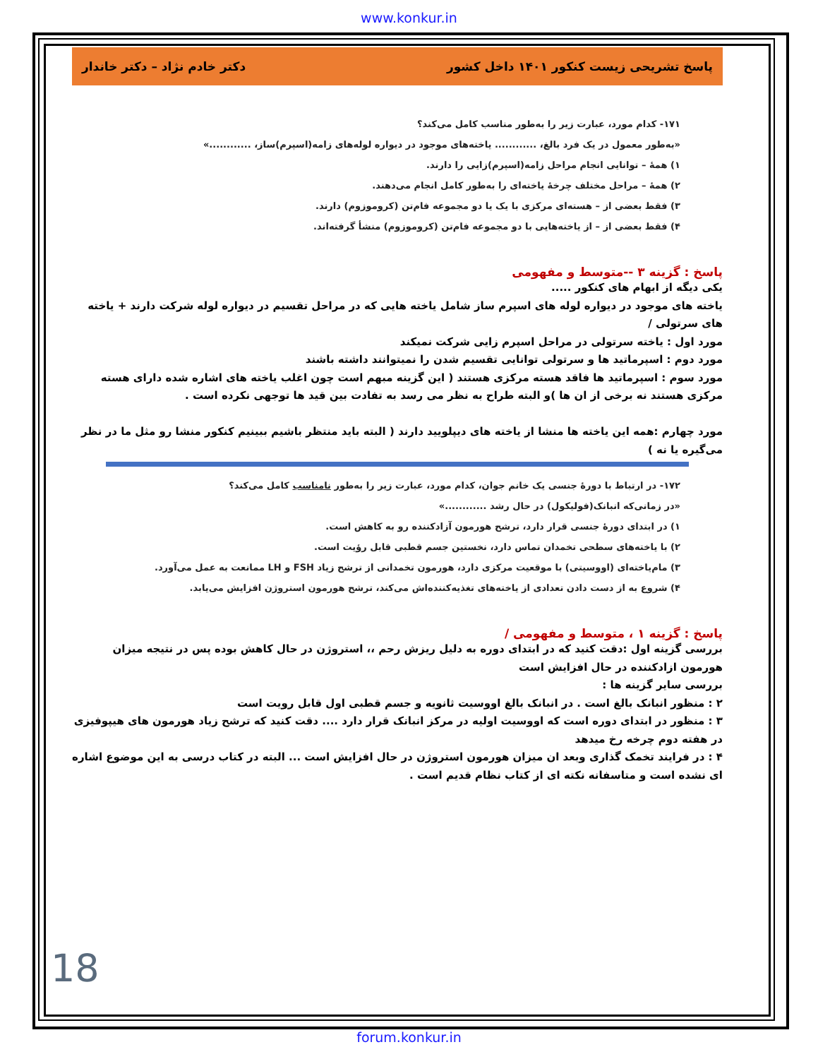www.konkur.in
پاسخ تشریحی زیست کنکور ۱۴۰۱ داخل کشور دکتر خادم نژاد – دکتر خاندار
۱۷۱- کدام مورد، عبارت زیر را به‌طور مناسب کامل می‌کند؟
«به‌طور معمول در یک فرد بالغ، ............ یاخته‌های موجود در دیواره لوله‌های زامه(اسپرم)ساز، ............»
۱) همهٔ – توانایی انجام مراحل زامه(اسپرم)زایی را دارند.
۲) همهٔ – مراحل مختلف چرخهٔ یاخته‌ای را به‌طور کامل انجام می‌دهند.
۳) فقط بعضی از – هسته‌ای مرکزی با یک یا دو مجموعه فام‌تن (کروموزوم) دارند.
۴) فقط بعضی از – از یاخته‌هایی با دو مجموعه فام‌تن (کروموزوم) منشأ گرفته‌اند.
پاسخ : گزینه ۳ --متوسط و مفهومی
یکی دیگه از ابهام های کنکور .....
یاخته های موجود در دیواره لوله های اسپرم ساز شامل یاخته هایی که در مراحل تقسیم در دیواره لوله شرکت دارند + یاخته های سرتولی /
مورد اول : یاخته سرتولی در مراحل اسپرم زایی شرکت نمیکند
مورد دوم : اسپرماتید ها و سرتولی توانایی تقسیم شدن را نمیتوانند داشته باشند
مورد سوم : اسپرماتید ها فاقد هسته مرکزی هستند ( این گزینه مبهم است چون اغلب یاخته های اشاره شده دارای هسته مرکزی هستند نه برخی از ان ها )و البته طراح به نظر می رسد به تفادت بین قید ها توجهی نکرده است .
مورد چهارم :همه این یاخته ها منشا از یاخته های دیپلویید دارند ( البته باید منتظر باشیم ببینیم کنکور منشا رو مثل ما در نظر می‌گیره یا نه )
۱۷۲- در ارتباط با دورهٔ جنسی یک خانم جوان، کدام مورد، عبارت زیر را به‌طور نامناسب کامل می‌کند؟
«در زمانی‌که انبانک(فولیکول) در حال رشد ............»
۱) در ابتدای دورهٔ جنسی قرار دارد، ترشح هورمون آزادکننده رو به کاهش است.
۲) با یاخته‌های سطحی تخمدان تماس دارد، نخستین جسم قطبی قابل رؤیت است.
۳) مام‌یاخته‌ای (اووسیتی) با موقعیت مرکزی دارد، هورمون تخمدانی از ترشح زیاد FSH و LH ممانعت به عمل می‌آورد.
۴) شروع به از دست دادن تعدادی از یاخته‌های تغذیه‌کننده‌اش می‌کند، ترشح هورمون استروژن افزایش می‌یابد.
پاسخ : گزینه ۱ ، متوسط و مفهومی /
بررسی گزینه اول :دقت کنید که در ابتدای دوره به دلیل ریزش رحم ،، استروژن در حال کاهش بوده پس در نتیجه میزان هورمون ازادکننده در حال افزایش است
بررسی سایر گزینه ها :
۲ : منظور انبانک بالغ است . در انبانک بالغ اووسیت ثانویه و جسم قطبی اول قابل رویت است
۳ : منظور در ابتدای دوره است که اووسیت اولیه در مرکز انبانک قرار دارد .... دقت کنید که ترشح زیاد هورمون های هیپوفیزی در هفته دوم چرخه رخ میدهد
۴ : در فرایند تخمک گذاری وبعد ان میزان هورمون استروژن در حال افزایش است ... البته در کتاب درسی به این موضوع اشاره ای نشده است و متاسفانه نکته ای از کتاب نظام قدیم است .
18
forum.konkur.in